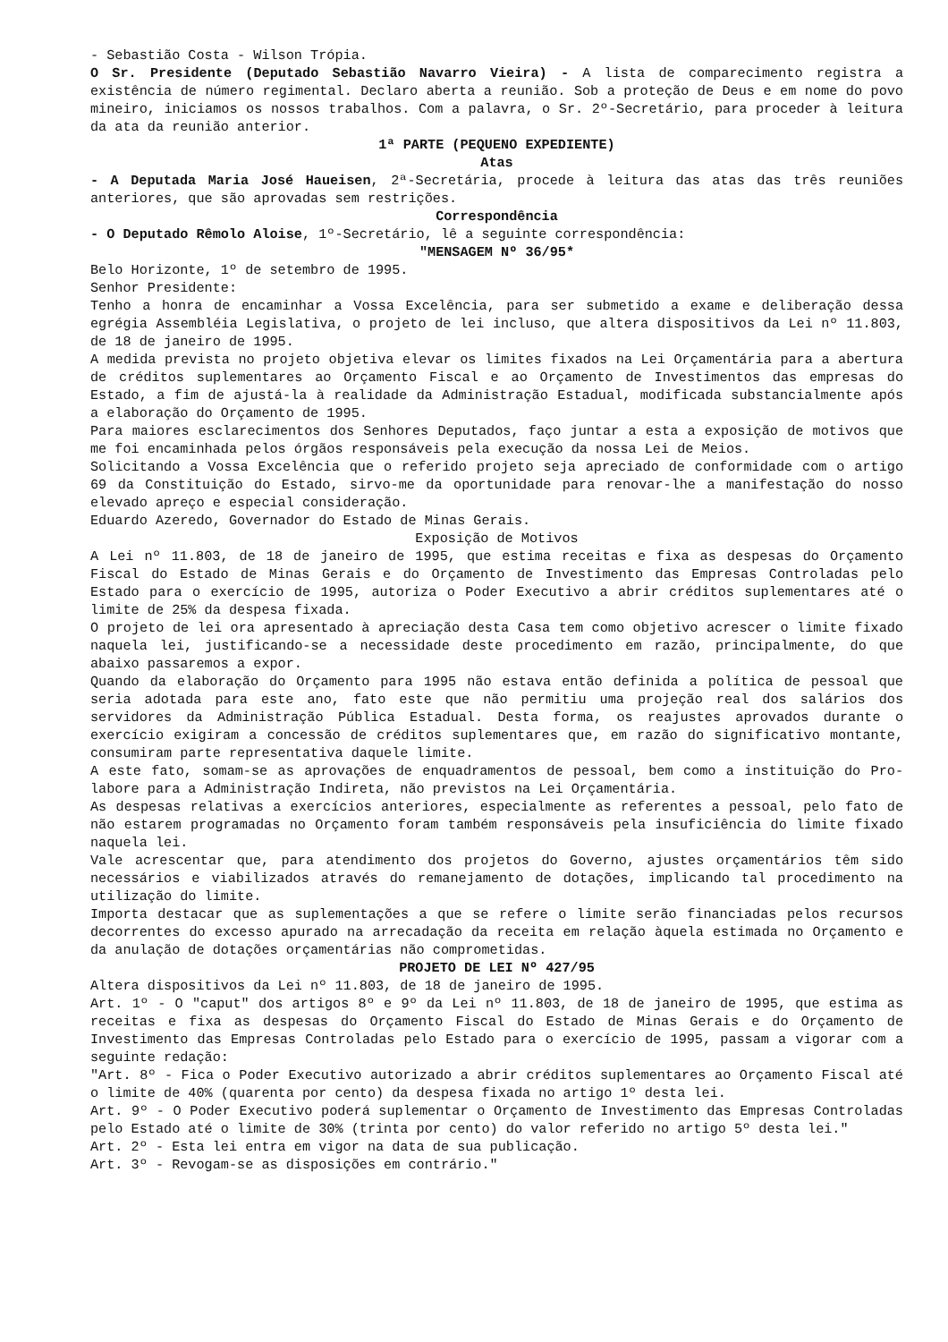- Sebastião Costa - Wilson Trópia.
O Sr. Presidente (Deputado Sebastião Navarro Vieira) - A lista de comparecimento registra a existência de número regimental. Declaro aberta a reunião. Sob a proteção de Deus e em nome do povo mineiro, iniciamos os nossos trabalhos. Com a palavra, o Sr. 2º-Secretário, para proceder à leitura da ata da reunião anterior.
1ª PARTE (PEQUENO EXPEDIENTE)
Atas
- A Deputada Maria José Haueisen, 2ª-Secretária, procede à leitura das atas das três reuniões anteriores, que são aprovadas sem restrições.
Correspondência
- O Deputado Rêmolo Aloise, 1º-Secretário, lê a seguinte correspondência:
"MENSAGEM Nº 36/95*
Belo Horizonte, 1º de setembro de 1995.
Senhor Presidente:
Tenho a honra de encaminhar a Vossa Excelência, para ser submetido a exame e deliberação dessa egrégia Assembléia Legislativa, o projeto de lei incluso, que altera dispositivos da Lei nº 11.803, de 18 de janeiro de 1995.
A medida prevista no projeto objetiva elevar os limites fixados na Lei Orçamentária para a abertura de créditos suplementares ao Orçamento Fiscal e ao Orçamento de Investimentos das empresas do Estado, a fim de ajustá-la à realidade da Administração Estadual, modificada substancialmente após a elaboração do Orçamento de 1995.
Para maiores esclarecimentos dos Senhores Deputados, faço juntar a esta a exposição de motivos que me foi encaminhada pelos órgãos responsáveis pela execução da nossa Lei de Meios.
Solicitando a Vossa Excelência que o referido projeto seja apreciado de conformidade com o artigo 69 da Constituição do Estado, sirvo-me da oportunidade para renovar-lhe a manifestação do nosso elevado apreço e especial consideração.
Eduardo Azeredo, Governador do Estado de Minas Gerais.
Exposição de Motivos
A Lei nº 11.803, de 18 de janeiro de 1995, que estima receitas e fixa as despesas do Orçamento Fiscal do Estado de Minas Gerais e do Orçamento de Investimento das Empresas Controladas pelo Estado para o exercício de 1995, autoriza o Poder Executivo a abrir créditos suplementares até o limite de 25% da despesa fixada.
O projeto de lei ora apresentado à apreciação desta Casa tem como objetivo acrescer o limite fixado naquela lei, justificando-se a necessidade deste procedimento em razão, principalmente, do que abaixo passaremos a expor.
Quando da elaboração do Orçamento para 1995 não estava então definida a política de pessoal que seria adotada para este ano, fato este que não permitiu uma projeção real dos salários dos servidores da Administração Pública Estadual. Desta forma, os reajustes aprovados durante o exercício exigiram a concessão de créditos suplementares que, em razão do significativo montante, consumiram parte representativa daquele limite.
A este fato, somam-se as aprovações de enquadramentos de pessoal, bem como a instituição do Pro-labore para a Administração Indireta, não previstos na Lei Orçamentária.
As despesas relativas a exercícios anteriores, especialmente as referentes a pessoal, pelo fato de não estarem programadas no Orçamento foram também responsáveis pela insuficiência do limite fixado naquela lei.
Vale acrescentar que, para atendimento dos projetos do Governo, ajustes orçamentários têm sido necessários e viabilizados através do remanejamento de dotações, implicando tal procedimento na utilização do limite.
Importa destacar que as suplementações a que se refere o limite serão financiadas pelos recursos decorrentes do excesso apurado na arrecadação da receita em relação àquela estimada no Orçamento e da anulação de dotações orçamentárias não comprometidas.
PROJETO DE LEI Nº 427/95
Altera dispositivos da Lei nº 11.803, de 18 de janeiro de 1995.
Art. 1º - O "caput" dos artigos 8º e 9º da Lei nº 11.803, de 18 de janeiro de 1995, que estima as receitas e fixa as despesas do Orçamento Fiscal do Estado de Minas Gerais e do Orçamento de Investimento das Empresas Controladas pelo Estado para o exercício de 1995, passam a vigorar com a seguinte redação:
"Art. 8º - Fica o Poder Executivo autorizado a abrir créditos suplementares ao Orçamento Fiscal até o limite de 40% (quarenta por cento) da despesa fixada no artigo 1º desta lei.
Art. 9º - O Poder Executivo poderá suplementar o Orçamento de Investimento das Empresas Controladas pelo Estado até o limite de 30% (trinta por cento) do valor referido no artigo 5º desta lei."
Art. 2º - Esta lei entra em vigor na data de sua publicação.
Art. 3º - Revogam-se as disposições em contrário."